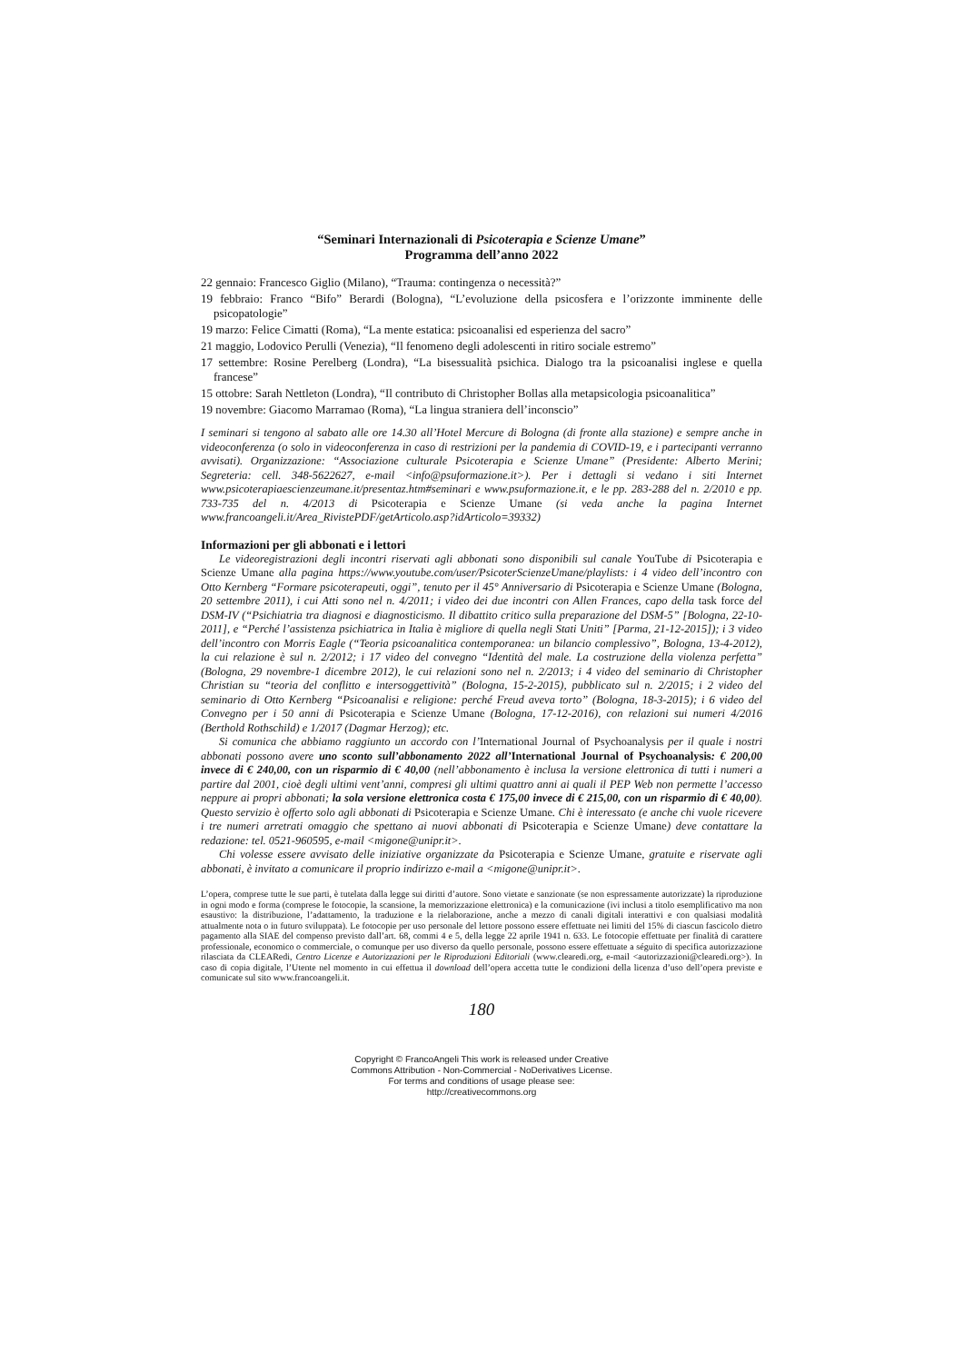“Seminari Internazionali di Psicoterapia e Scienze Umane”
Programma dell’anno 2022
22 gennaio: Francesco Giglio (Milano), “Trauma: contingenza o necessità?”
19 febbraio: Franco “Bifo” Berardi (Bologna), “L’evoluzione della psicosfera e l’orizzonte imminente delle psicopatologie”
19 marzo: Felice Cimatti (Roma), “La mente estatica: psicoanalisi ed esperienza del sacro”
21 maggio, Lodovico Perulli (Venezia), “Il fenomeno degli adolescenti in ritiro sociale estremo”
17 settembre: Rosine Perelberg (Londra), “La bisessualità psichica. Dialogo tra la psicoanalisi inglese e quella francese”
15 ottobre: Sarah Nettleton (Londra), “Il contributo di Christopher Bollas alla metapsicologia psicoanalitica”
19 novembre: Giacomo Marramao (Roma), “La lingua straniera dell’inconscio”
I seminari si tengono al sabato alle ore 14.30 all’Hotel Mercure di Bologna (di fronte alla stazione) e sempre anche in videoconferenza (o solo in videoconferenza in caso di restrizioni per la pandemia di COVID-19, e i partecipanti verranno avvisati). Organizzazione: “Associazione culturale Psicoterapia e Scienze Umane” (Presidente: Alberto Merini; Segreteria: cell. 348-5622627, e-mail <info@psuformazione.it>). Per i dettagli si vedano i siti Internet www.psicoterapiaescienzeumane.it/presentaz.htm#seminari e www.psuformazione.it, e le pp. 283-288 del n. 2/2010 e pp. 733-735 del n. 4/2013 di Psicoterapia e Scienze Umane (si veda anche la pagina Internet www.francoangeli.it/Area_RivistePDF/getArticolo.asp?idArticolo=39332)
Informazioni per gli abbonati e i lettori
Le videoregistrazioni degli incontri riservati agli abbonati sono disponibili sul canale YouTube di Psicoterapia e Scienze Umane alla pagina https://www.youtube.com/user/PsicoterScienzeUmane/playlists: i 4 video dell’incontro con Otto Kernberg “Formare psicoterapeuti, oggi”, tenuto per il 45° Anniversario di Psicoterapia e Scienze Umane (Bologna, 20 settembre 2011), i cui Atti sono nel n. 4/2011; i video dei due incontri con Allen Frances, capo della task force del DSM-IV (“Psichiatria tra diagnosi e diagnosticismo. Il dibattito critico sulla preparazione del DSM-5” [Bologna, 22-10-2011], e “Perché l’assistenza psichiatrica in Italia è migliore di quella negli Stati Uniti” [Parma, 21-12-2015]); i 3 video dell’incontro con Morris Eagle (“Teoria psicoanalitica contemporanea: un bilancio complessivo”, Bologna, 13-4-2012), la cui relazione è sul n. 2/2012; i 17 video del convegno “Identità del male. La costruzione della violenza perfetta” (Bologna, 29 novembre-1 dicembre 2012), le cui relazioni sono nel n. 2/2013; i 4 video del seminario di Christopher Christian su “teoria del conflitto e intersoggettività” (Bologna, 15-2-2015), pubblicato sul n. 2/2015; i 2 video del seminario di Otto Kernberg “Psicoanalisi e religione: perché Freud aveva torto” (Bologna, 18-3-2015); i 6 video del Convegno per i 50 anni di Psicoterapia e Scienze Umane (Bologna, 17-12-2016), con relazioni sui numeri 4/2016 (Berthold Rothschild) e 1/2017 (Dagmar Herzog); etc.
Si comunica che abbiamo raggiunto un accordo con l’International Journal of Psychoanalysis per il quale i nostri abbonati possono avere uno sconto sull’abbonamento 2022 all’International Journal of Psychoanalysis: € 200,00 invece di € 240,00, con un risparmio di € 40,00 (nell’abbonamento è inclusa la versione elettronica di tutti i numeri a partire dal 2001, cioè degli ultimi vent’anni, compresi gli ultimi quattro anni ai quali il PEP Web non permette l’accesso neppure ai propri abbonati; la sola versione elettronica costa € 175,00 invece di € 215,00, con un risparmio di € 40,00). Questo servizio è offerto solo agli abbonati di Psicoterapia e Scienze Umane. Chi è interessato (e anche chi vuole ricevere i tre numeri arretrati omaggio che spettano ai nuovi abbonati di Psicoterapia e Scienze Umane) deve contattare la redazione: tel. 0521-960595, e-mail <migone@unipr.it>.
Chi volesse essere avvisato delle iniziative organizzate da Psicoterapia e Scienze Umane, gratuite e riservate agli abbonati, è invitato a comunicare il proprio indirizzo e-mail a <migone@unipr.it>.
L’opera, comprese tutte le sue parti, è tutelata dalla legge sui diritti d’autore. Sono vietate e sanzionate (se non espressamente autorizzate) la riproduzione in ogni modo e forma (comprese le fotocopie, la scansione, la memorizzazione elettronica) e la comunicazione (ivi inclusi a titolo esemplificativo ma non esaustivo: la distribuzione, l’adattamento, la traduzione e la rielaborazione, anche a mezzo di canali digitali interattivi e con qualsiasi modalità attualmente nota o in futuro sviluppata). Le fotocopie per uso personale del lettore possono essere effettuate nei limiti del 15% di ciascun fascicolo dietro pagamento alla SIAE del compenso previsto dall’art. 68, commi 4 e 5, della legge 22 aprile 1941 n. 633. Le fotocopie effettuate per finalità di carattere professionale, economico o commerciale, o comunque per uso diverso da quello personale, possono essere effettuate a séguito di specifica autorizzazione rilasciata da CLEARedi, Centro Licenze e Autorizzazioni per le Riproduzioni Editoriali (www.clearedi.org, e-mail <autorizzazioni@clearedi.org>). In caso di copia digitale, l’Utente nel momento in cui effettua il download dell’opera accetta tutte le condizioni della licenza d’uso dell’opera previste e comunicate sul sito www.francoangeli.it.
180
Copyright © FrancoAngeli This work is released under Creative
Commons Attribution - Non-Commercial - NoDerivatives License.
For terms and conditions of usage please see:
http://creativecommons.org